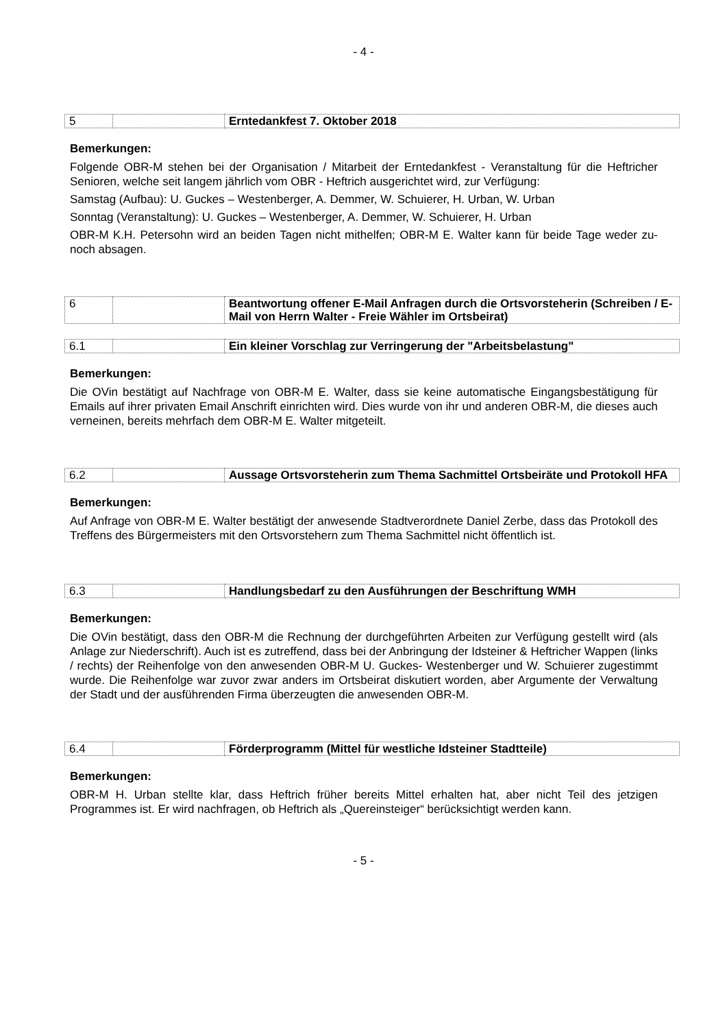- 4 -
| 5 | | Erntedankfest 7. Oktober 2018 |
Bemerkungen:
Folgende OBR-M stehen bei der Organisation / Mitarbeit der Erntedankfest - Veranstaltung für die Heftricher Senioren, welche seit langem jährlich vom OBR - Heftrich ausgerichtet wird, zur Verfügung:
Samstag (Aufbau): U. Guckes – Westenberger, A. Demmer, W. Schuierer, H. Urban, W. Urban
Sonntag (Veranstaltung): U. Guckes – Westenberger, A. Demmer, W. Schuierer, H. Urban
OBR-M K.H. Petersohn wird an beiden Tagen nicht mithelfen; OBR-M E. Walter kann für beide Tage weder zu- noch absagen.
| 6 | | Beantwortung offener E-Mail Anfragen durch die Ortsvorsteherin (Schreiben / E-Mail von Herrn Walter - Freie Wähler im Ortsbeirat) |
| 6.1 | | Ein kleiner Vorschlag zur Verringerung der "Arbeitsbelastung" |
Bemerkungen:
Die OVin bestätigt auf Nachfrage von OBR-M E. Walter, dass sie keine automatische Eingangsbestätigung für Emails auf ihrer privaten Email Anschrift einrichten wird. Dies wurde von ihr und anderen OBR-M, die dieses auch verneinen, bereits mehrfach dem OBR-M E. Walter mitgeteilt.
| 6.2 | | Aussage Ortsvorsteherin zum Thema Sachmittel Ortsbeiräte und Protokoll HFA |
Bemerkungen:
Auf Anfrage von OBR-M E. Walter bestätigt der anwesende Stadtverordnete Daniel Zerbe, dass das Protokoll des Treffens des Bürgermeisters mit den Ortsvorstehern zum Thema Sachmittel nicht öffentlich ist.
| 6.3 | | Handlungsbedarf zu den Ausführungen der Beschriftung WMH |
Bemerkungen:
Die OVin bestätigt, dass den OBR-M die Rechnung der durchgeführten Arbeiten zur Verfügung gestellt wird (als Anlage zur Niederschrift). Auch ist es zutreffend, dass bei der Anbringung der Idsteiner & Heftricher Wappen (links / rechts) der Reihenfolge von den anwesenden OBR-M U. Guckes- Westenberger und W. Schuierer zugestimmt wurde. Die Reihenfolge war zuvor zwar anders im Ortsbeirat diskutiert worden, aber Argumente der Verwaltung der Stadt und der ausführenden Firma überzeugten die anwesenden OBR-M.
| 6.4 | | Förderprogramm (Mittel für westliche Idsteiner Stadtteile) |
Bemerkungen:
OBR-M H. Urban stellte klar, dass Heftrich früher bereits Mittel erhalten hat, aber nicht Teil des jetzigen Programmes ist. Er wird nachfragen, ob Heftrich als „Quereinsteiger“ berücksichtigt werden kann.
- 5 -